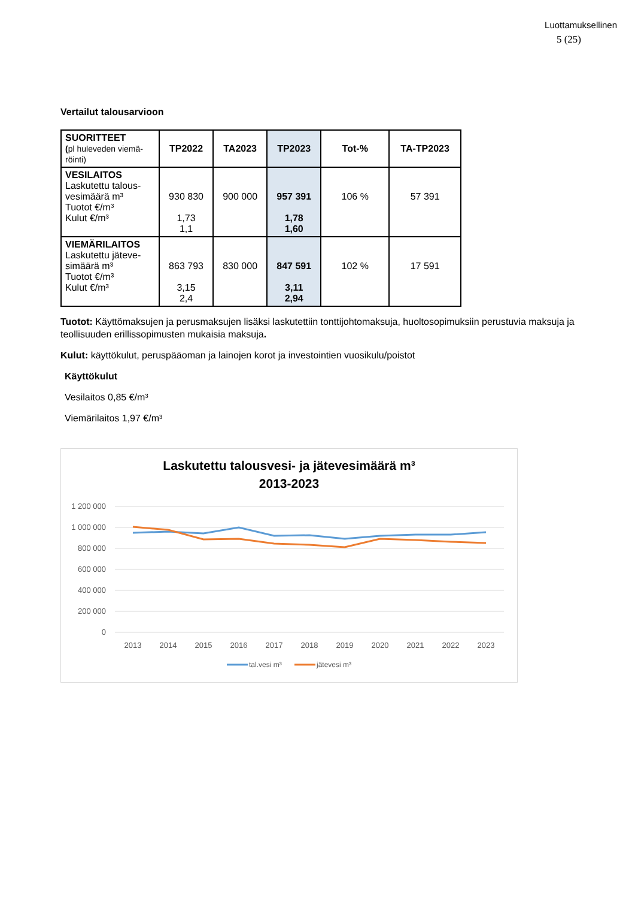Luottamuksellinen
5 (25)
Vertailut talousarvioon
| SUORITTEET ( pl huleveden viemä- röinti) | TP2022 | TA2023 | TP2023 | Tot-% | TA-TP2023 |
| VESILAITOS Laskutettu talous- vesimäärä m³ Tuotot €/m³ Kulut €/m³ | 930 830 1,73 1,1 | 900 000 | 957 391 1,78 1,60 | 106 % | 57 391 |
| VIEMÄRILAITOS Laskutettu jäteve- simäärä m³ Tuotot €/m³ Kulut €/m³ | 863 793 3,15 2,4 | 830 000 | 847 591 3,11 2,94 | 102 % | 17 591 |
Tuotot: Käyttömaksujen ja perusmaksujen lisäksi laskutettiin tonttijohtomaksuja, huoltosopimuksiin perustuvia maksuja ja teollisuuden erillissopimusten mukaisia maksuja.
Kulut: käyttökulut, peruspääoman ja lainojen korot ja investointien vuosikulu/poistot
Käyttökulut
Vesilaitos 0,85 €/m³
Viemärilaitos 1,97 €/m³
Laskutettu talousvesi- ja jätevesimäärä m³
2013-2023
1 200 000
1 000 000
800 000
600 000
400 000
200 000
0
2013
2014
2015
2016
2017
2018
2019
2020
2021
2022
2023
tal.vesi m³
jätevesi m³